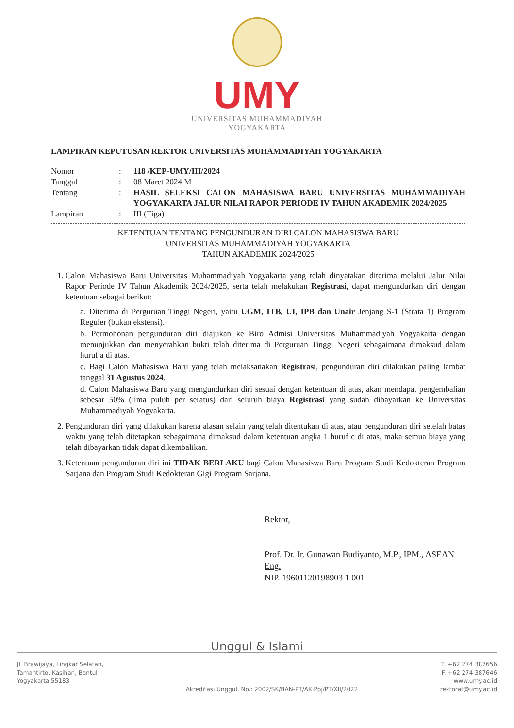UMY
UNIVERSITAS MUHAMMADIYAH
YOGYAKARTA
LAMPIRAN KEPUTUSAN REKTOR UNIVERSITAS MUHAMMADIYAH YOGYAKARTA
| Nomor | : | 118 /KEP-UMY/III/2024 |
| Tanggal | : | 08 Maret 2024 M |
| Tentang | : | HASIL SELEKSI CALON MAHASISWA BARU UNIVERSITAS MUHAMMADIYAH YOGYAKARTA JALUR NILAI RAPOR PERIODE IV TAHUN AKADEMIK 2024/2025 |
| Lampiran | : | III (Tiga) |
KETENTUAN TENTANG PENGUNDURAN DIRI CALON MAHASISWA BARU
UNIVERSITAS MUHAMMADIYAH YOGYAKARTA
TAHUN AKADEMIK 2024/2025
1. Calon Mahasiswa Baru Universitas Muhammadiyah Yogyakarta yang telah dinyatakan diterima melalui Jalur Nilai Rapor Periode IV Tahun Akademik 2024/2025, serta telah melakukan Registrasi, dapat mengundurkan diri dengan ketentuan sebagai berikut:
a. Diterima di Perguruan Tinggi Negeri, yaitu UGM, ITB, UI, IPB dan Unair Jenjang S-1 (Strata 1) Program Reguler (bukan ekstensi).
b. Permohonan pengunduran diri diajukan ke Biro Admisi Universitas Muhammadiyah Yogyakarta dengan menunjukkan dan menyerahkan bukti telah diterima di Perguruan Tinggi Negeri sebagaimana dimaksud dalam huruf a di atas.
c. Bagi Calon Mahasiswa Baru yang telah melaksanakan Registrasi, pengunduran diri dilakukan paling lambat tanggal 31 Agustus 2024.
d. Calon Mahasiswa Baru yang mengundurkan diri sesuai dengan ketentuan di atas, akan mendapat pengembalian sebesar 50% (lima puluh per seratus) dari seluruh biaya Registrasi yang sudah dibayarkan ke Universitas Muhammadiyah Yogyakarta.
2. Pengunduran diri yang dilakukan karena alasan selain yang telah ditentukan di atas, atau pengunduran diri setelah batas waktu yang telah ditetapkan sebagaimana dimaksud dalam ketentuan angka 1 huruf c di atas, maka semua biaya yang telah dibayarkan tidak dapat dikembalikan.
3. Ketentuan pengunduran diri ini TIDAK BERLAKU bagi Calon Mahasiswa Baru Program Studi Kedokteran Program Sarjana dan Program Studi Kedokteran Gigi Program Sarjana.
Rektor,
Prof. Dr. Ir. Gunawan Budiyanto, M.P., IPM., ASEAN Eng.
NIP. 19601120198903 1 001
Unggul & Islami
Jl. Brawijaya, Lingkar Selatan,
Tamantirto, Kasihan, Bantul
Yogyakarta 55183
Akreditasi Unggul, No.: 2002/SK/BAN-PT/AK.Ppj/PT/XII/2022
T. +62 274 387656
F. +62 274 387646
www.umy.ac.id
rektorat@umy.ac.id